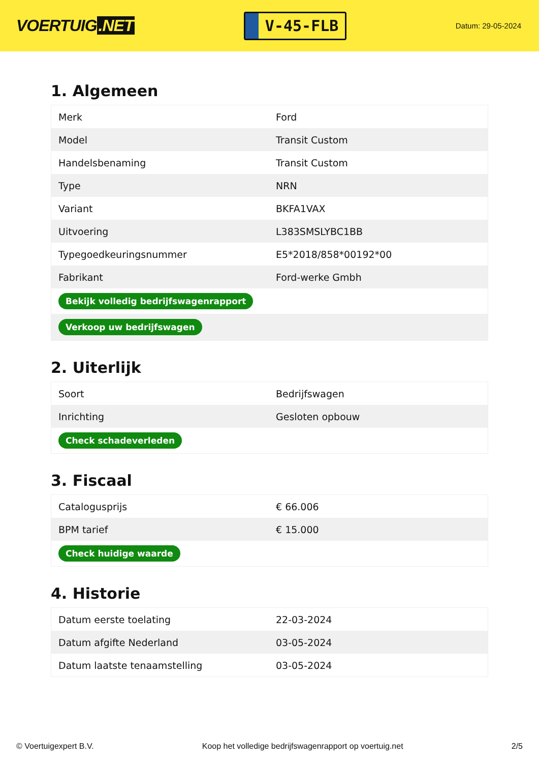VOERTUIG.NET
V-45-FLB
Datum: 29-05-2024
1. Algemeen
| Merk | Ford |
| Model | Transit Custom |
| Handelsbenaming | Transit Custom |
| Type | NRN |
| Variant | BKFA1VAX |
| Uitvoering | L383SMSLYBC1BB |
| Typegoedkeuringsnummer | E5*2018/858*00192*00 |
| Fabrikant | Ford-werke Gmbh |
| Bekijk volledig bedrijfswagenrapport | |
| Verkoop uw bedrijfswagen | |
2. Uiterlijk
| Soort | Bedrijfswagen |
| Inrichting | Gesloten opbouw |
| Check schadeverleden | |
3. Fiscaal
| Catalogusprijs | € 66.006 |
| BPM tarief | € 15.000 |
| Check huidige waarde | |
4. Historie
| Datum eerste toelating | 22-03-2024 |
| Datum afgifte Nederland | 03-05-2024 |
| Datum laatste tenaamstelling | 03-05-2024 |
© Voertuigexpert B.V. Koop het volledige bedrijfswagenrapport op voertuig.net 2/5